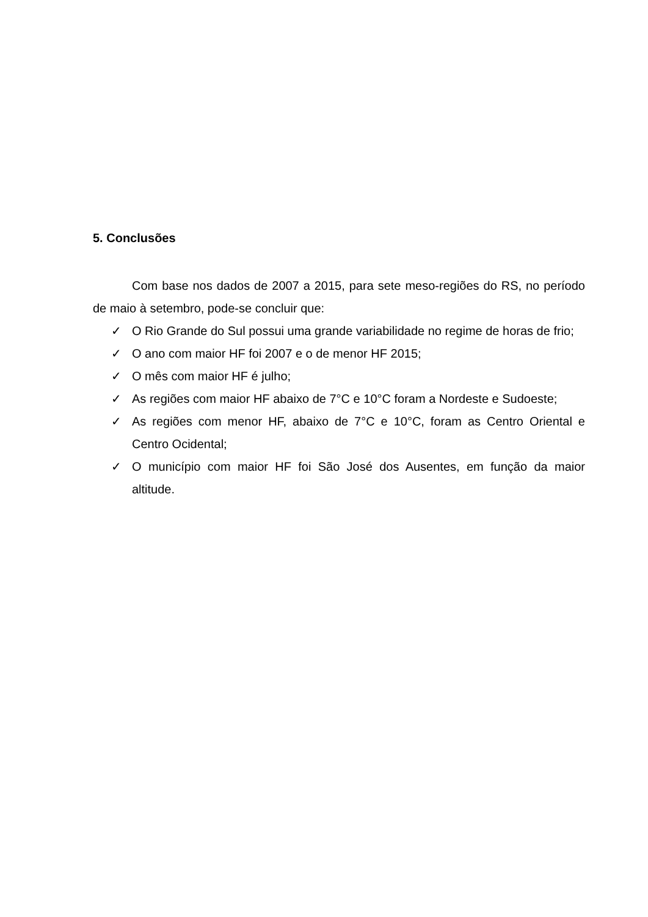5. Conclusões
Com base nos dados de 2007 a 2015, para sete meso-regiões do RS, no período de maio à setembro, pode-se concluir que:
✓ O Rio Grande do Sul possui uma grande variabilidade no regime de horas de frio;
✓ O ano com maior HF foi 2007 e o de menor HF 2015;
✓ O mês com maior HF é julho;
✓ As regiões com maior HF abaixo de 7°C e 10°C foram a Nordeste e Sudoeste;
✓ As regiões com menor HF, abaixo de 7°C e 10°C, foram as Centro Oriental e Centro Ocidental;
✓ O município com maior HF foi São José dos Ausentes, em função da maior altitude.